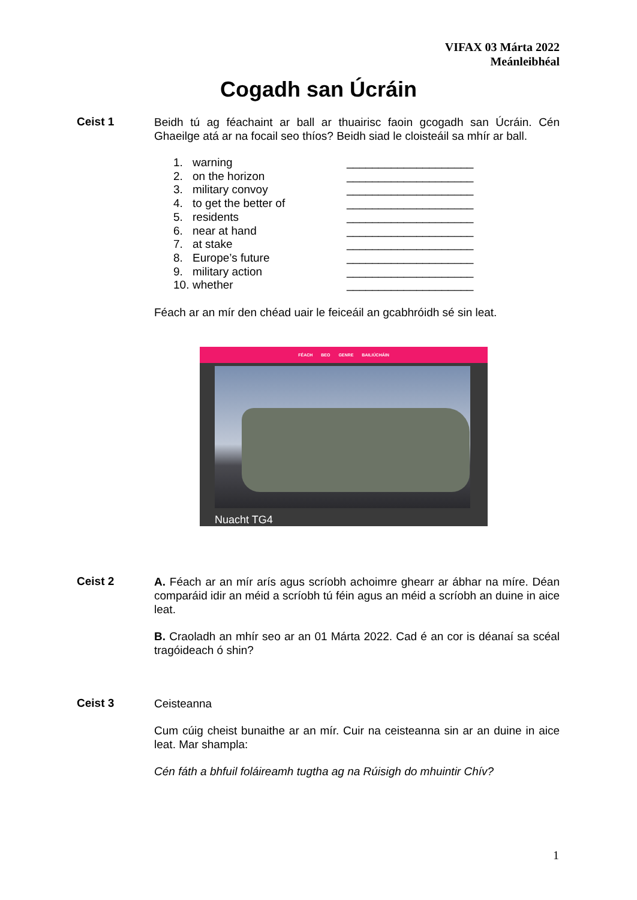VIFAX 03 Márta 2022
Meánleibhéal
Cogadh san Úcráin
Ceist 1
Beidh tú ag féachaint ar ball ar thuairisc faoin gcogadh san Úcráin. Cén Ghaeilge atá ar na focail seo thíos? Beidh siad le cloisteáil sa mhír ar ball.
1. warning ____________________
2. on the horizon ____________________
3. military convoy ____________________
4. to get the better of ____________________
5. residents ____________________
6. near at hand ____________________
7. at stake ____________________
8. Europe’s future ____________________
9. military action ____________________
10. whether ____________________
Féach ar an mír den chéad uair le feiceáil an gcabhróidh sé sin leat.
FÉACH BEO GENRE BAILIÚCHÁIN
Nuacht TG4
Ceist 2
A. Féach ar an mír arís agus scríobh achoimre ghearr ar ábhar na míre. Déan comparáid idir an méid a scríobh tú féin agus an méid a scríobh an duine in aice leat.
B. Craoladh an mhír seo ar an 01 Márta 2022. Cad é an cor is déanaí sa scéal tragóideach ó shin?
Ceist 3
Ceisteanna
Cum cúig cheist bunaithe ar an mír. Cuir na ceisteanna sin ar an duine in aice leat. Mar shampla:
Cén fáth a bhfuil foláireamh tugtha ag na Rúisigh do mhuintir Chív?
1